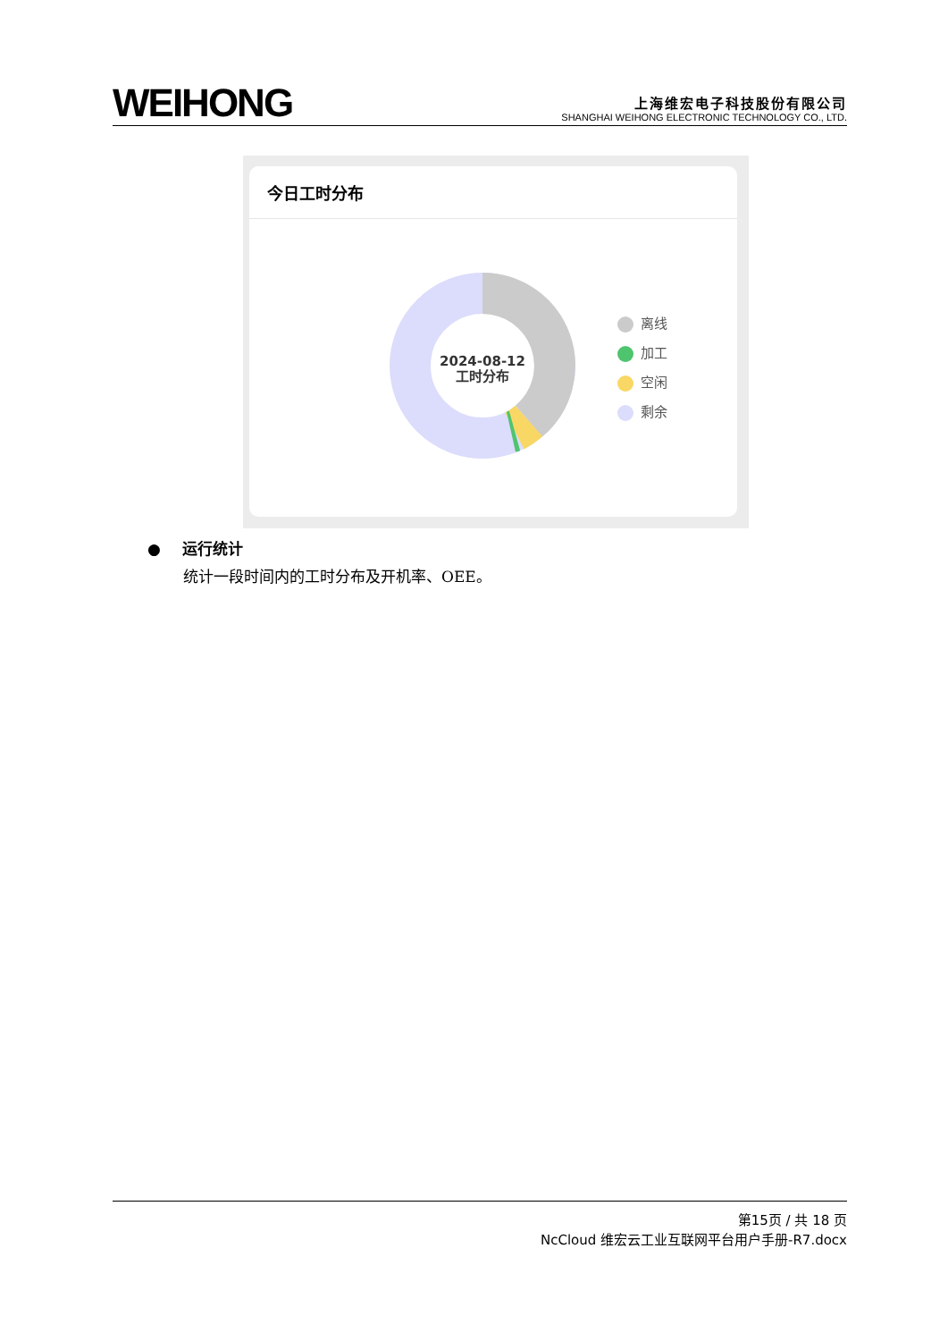WEIHONG
上海维宏电子科技股份有限公司
SHANGHAI WEIHONG ELECTRONIC TECHNOLOGY CO., LTD.
今日工时分布
2024-08-12
工时分布
离线
加工
空闲
剩余
● 运行统计
统计一段时间内的工时分布及开机率、OEE。
第15页 / 共 18 页
NcCloud 维宏云工业互联网平台用户手册-R7.docx